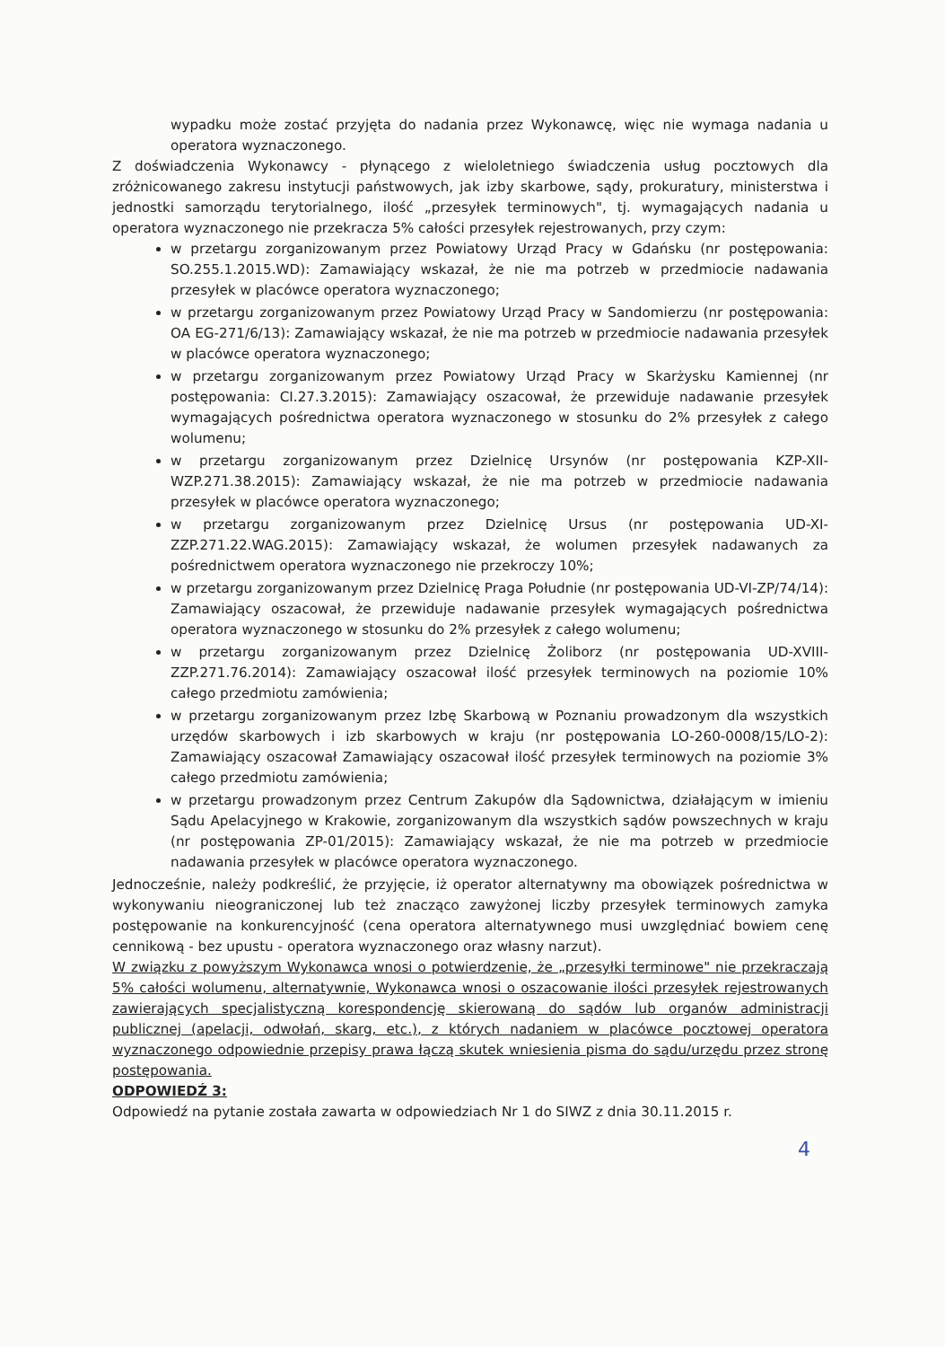wypadku może zostać przyjęta do nadania przez Wykonawcę, więc nie wymaga nadania u operatora wyznaczonego.
Z doświadczenia Wykonawcy - płynącego z wieloletniego świadczenia usług pocztowych dla zróżnicowanego zakresu instytucji państwowych, jak izby skarbowe, sądy, prokuratury, ministerstwa i jednostki samorządu terytorialnego, ilość „przesyłek terminowych", tj. wymagających nadania u operatora wyznaczonego nie przekracza 5% całości przesyłek rejestrowanych, przy czym:
w przetargu zorganizowanym przez Powiatowy Urząd Pracy w Gdańsku (nr postępowania: SO.255.1.2015.WD): Zamawiający wskazał, że nie ma potrzeb w przedmiocie nadawania przesyłek w placówce operatora wyznaczonego;
w przetargu zorganizowanym przez Powiatowy Urząd Pracy w Sandomierzu (nr postępowania: OA EG-271/6/13): Zamawiający wskazał, że nie ma potrzeb w przedmiocie nadawania przesyłek w placówce operatora wyznaczonego;
w przetargu zorganizowanym przez Powiatowy Urząd Pracy w Skarżysku Kamiennej (nr postępowania: CI.27.3.2015): Zamawiający oszacował, że przewiduje nadawanie przesyłek wymagających pośrednictwa operatora wyznaczonego w stosunku do 2% przesyłek z całego wolumenu;
w przetargu zorganizowanym przez Dzielnicę Ursynów (nr postępowania KZP-XII-WZP.271.38.2015): Zamawiający wskazał, że nie ma potrzeb w przedmiocie nadawania przesyłek w placówce operatora wyznaczonego;
w przetargu zorganizowanym przez Dzielnicę Ursus (nr postępowania UD-XI-ZZP.271.22.WAG.2015): Zamawiający wskazał, że wolumen przesyłek nadawanych za pośrednictwem operatora wyznaczonego nie przekroczy 10%;
w przetargu zorganizowanym przez Dzielnicę Praga Południe (nr postępowania UD-VI-ZP/74/14): Zamawiający oszacował, że przewiduje nadawanie przesyłek wymagających pośrednictwa operatora wyznaczonego w stosunku do 2% przesyłek z całego wolumenu;
w przetargu zorganizowanym przez Dzielnicę Żoliborz (nr postępowania UD-XVIII-ZZP.271.76.2014): Zamawiający oszacował ilość przesyłek terminowych na poziomie 10% całego przedmiotu zamówienia;
w przetargu zorganizowanym przez Izbę Skarbową w Poznaniu prowadzonym dla wszystkich urzędów skarbowych i izb skarbowych w kraju (nr postępowania LO-260-0008/15/LO-2): Zamawiający oszacował Zamawiający oszacował ilość przesyłek terminowych na poziomie 3% całego przedmiotu zamówienia;
w przetargu prowadzonym przez Centrum Zakupów dla Sądownictwa, działającym w imieniu Sądu Apelacyjnego w Krakowie, zorganizowanym dla wszystkich sądów powszechnych w kraju (nr postępowania ZP-01/2015): Zamawiający wskazał, że nie ma potrzeb w przedmiocie nadawania przesyłek w placówce operatora wyznaczonego.
Jednocześnie, należy podkreślić, że przyjęcie, iż operator alternatywny ma obowiązek pośrednictwa w wykonywaniu nieograniczonej lub też znacząco zawyżonej liczby przesyłek terminowych zamyka postępowanie na konkurencyjność (cena operatora alternatywnego musi uwzględniać bowiem cenę cennikową - bez upustu - operatora wyznaczonego oraz własny narzut).
W związku z powyższym Wykonawca wnosi o potwierdzenie, że „przesyłki terminowe" nie przekraczają 5% całości wolumenu, alternatywnie, Wykonawca wnosi o oszacowanie ilości przesyłek rejestrowanych zawierających specjalistyczną korespondencję skierowaną do sądów lub organów administracji publicznej (apelacji, odwołań, skarg, etc.), z których nadaniem w placówce pocztowej operatora wyznaczonego odpowiednie przepisy prawa łączą skutek wniesienia pisma do sądu/urzędu przez stronę postępowania.
ODPOWIEDŹ 3:
Odpowiedź na pytanie została zawarta w odpowiedziach Nr 1 do SIWZ z dnia 30.11.2015 r.
4